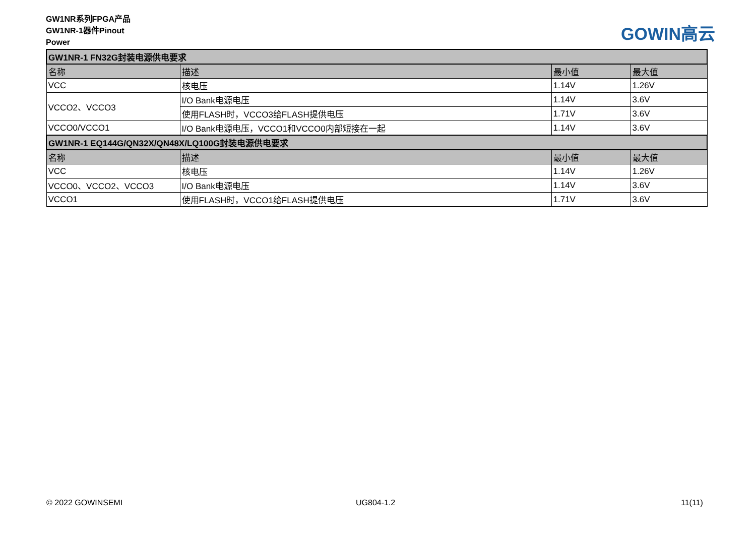GW1NR系列FPGA产品
GW1NR-1器件Pinout
Power
GOWIN高云
| GW1NR-1 FN32G封装电源供电要求 | | | |
| 名称 | 描述 | 最小值 | 最大值 |
| VCC | 核电压 | 1.14V | 1.26V |
| VCCO2、VCCO3 | I/O Bank电源电压 | 1.14V | 3.6V |
| | 使用FLASH时，VCCO3给FLASH提供电压 | 1.71V | 3.6V |
| VCCO0/VCCO1 | I/O Bank电源电压，VCCO1和VCCO0内部短接在一起 | 1.14V | 3.6V |
| GW1NR-1 EQ144G/QN32X/QN48X/LQ100G封装电源供电要求 | | | |
| 名称 | 描述 | 最小值 | 最大值 |
| VCC | 核电压 | 1.14V | 1.26V |
| VCCO0、VCCO2、VCCO3 | I/O Bank电源电压 | 1.14V | 3.6V |
| VCCO1 | 使用FLASH时，VCCO1给FLASH提供电压 | 1.71V | 3.6V |
© 2022 GOWINSEMI UG804-1.2 11(11)